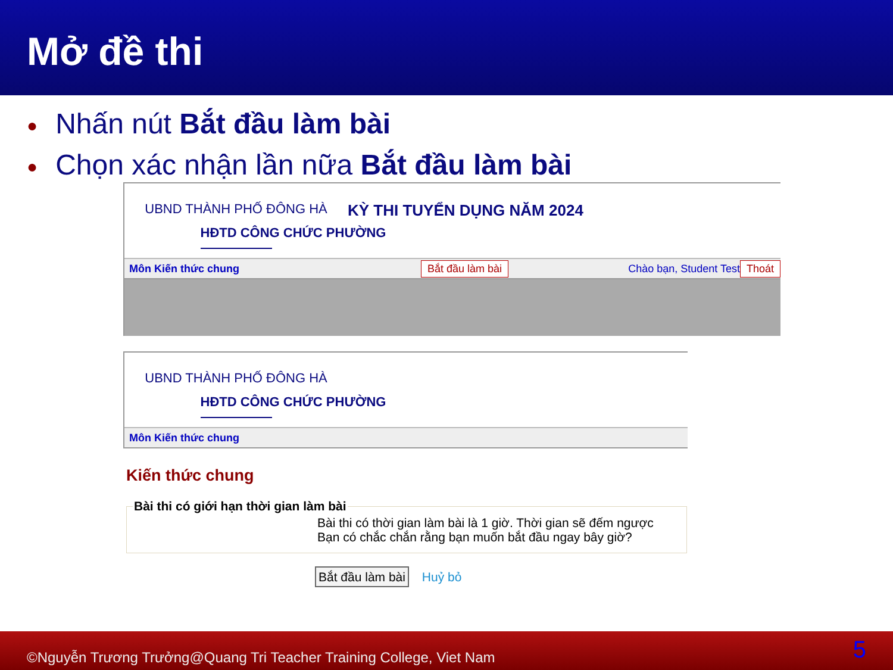Mở đề thi
● Nhấn nút Bắt đầu làm bài
● Chọn xác nhận lần nữa Bắt đầu làm bài
UBND THÀNH PHỐ ĐÔNG HÀ
HĐTD CÔNG CHỨC PHƯỜNG
KỲ THI TUYỂN DỤNG NĂM 2024
Môn Kiến thức chung Bắt đầu làm bài Chào bạn, Student Test Thoát
UBND THÀNH PHỐ ĐÔNG HÀ
HĐTD CÔNG CHỨC PHƯỜNG
Môn Kiến thức chung
Kiến thức chung
Bài thi có giới hạn thời gian làm bàiBài thi có thời gian làm bài là 1 giờ. Thời gian sẽ đếm ngược
Bạn có chắc chắn rằng bạn muốn bắt đầu ngay bây giờ?
Bắt đầu làm bài Huỷ bỏ
©Nguyễn Trương Trưởng@Quang Tri Teacher Training College, Viet Nam 5